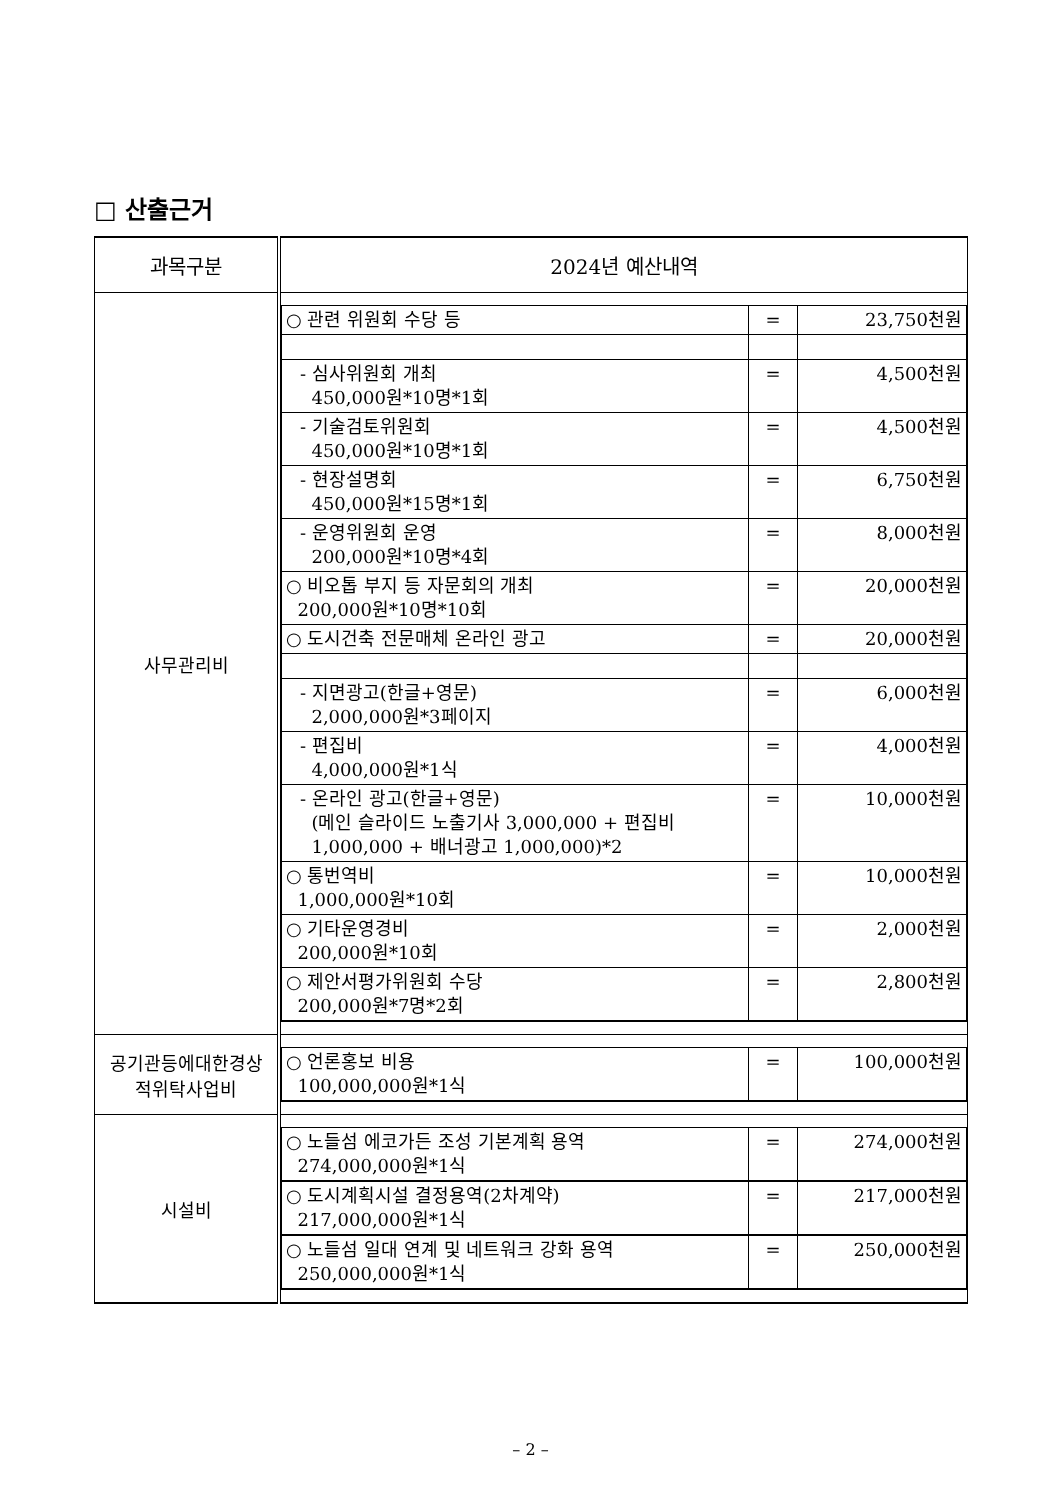□ 산출근거
| 과목구분 | 2024년 예산내역 |
| --- | --- |
| 사무관리비 | / ○ 관련 위원회 수당 등 / = / 23,750천원 / / - 심사위원회 개최 450,000원*10명*1회 / = / 4,500천원 / / - 기술검토위원회 450,000원*10명*1회 / = / 4,500천원 / / - 현장설명회 450,000원*15명*1회 / = / 6,750천원 / / - 운영위원회 운영 200,000원*10명*4회 / = / 8,000천원 / / ○ 비오톱 부지 등 자문회의 개최 200,000원*10명*10회 / = / 20,000천원 / / ○ 도시건축 전문매체 온라인 광고 / = / 20,000천원 / / - 지면광고(한글+영문) 2,000,000원*3페이지 / = / 6,000천원 / / - 편집비 4,000,000원*1식 / = / 4,000천원 / / - 온라인 광고(한글+영문) (메인 슬라이드 노출기사 3,000,000 + 편집비 1,000,000 + 배너광고 1,000,000)*2 / = / 10,000천원 / / ○ 통번역비 1,000,000원*10회 / = / 10,000천원 / / ○ 기타운영경비 200,000원*10회 / = / 2,000천원 / / ○ 제안서평가위원회 수당 200,000원*7명*2회 / = / 2,800천원 / |
| 공기관등에대한경상 적위탁사업비 | / ○ 언론홍보 비용 100,000,000원*1식 / = / 100,000천원 / |
| 시설비 | / ○ 노들섬 에코가든 조성 기본계획 용역 274,000,000원*1식 / = / 274,000천원 / / ○ 도시계획시설 결정용역(2차계약) 217,000,000원*1식 / = / 217,000천원 / / ○ 노들섬 일대 연계 및 네트워크 강화 용역 250,000,000원*1식 / = / 250,000천원 / |
– 2 –